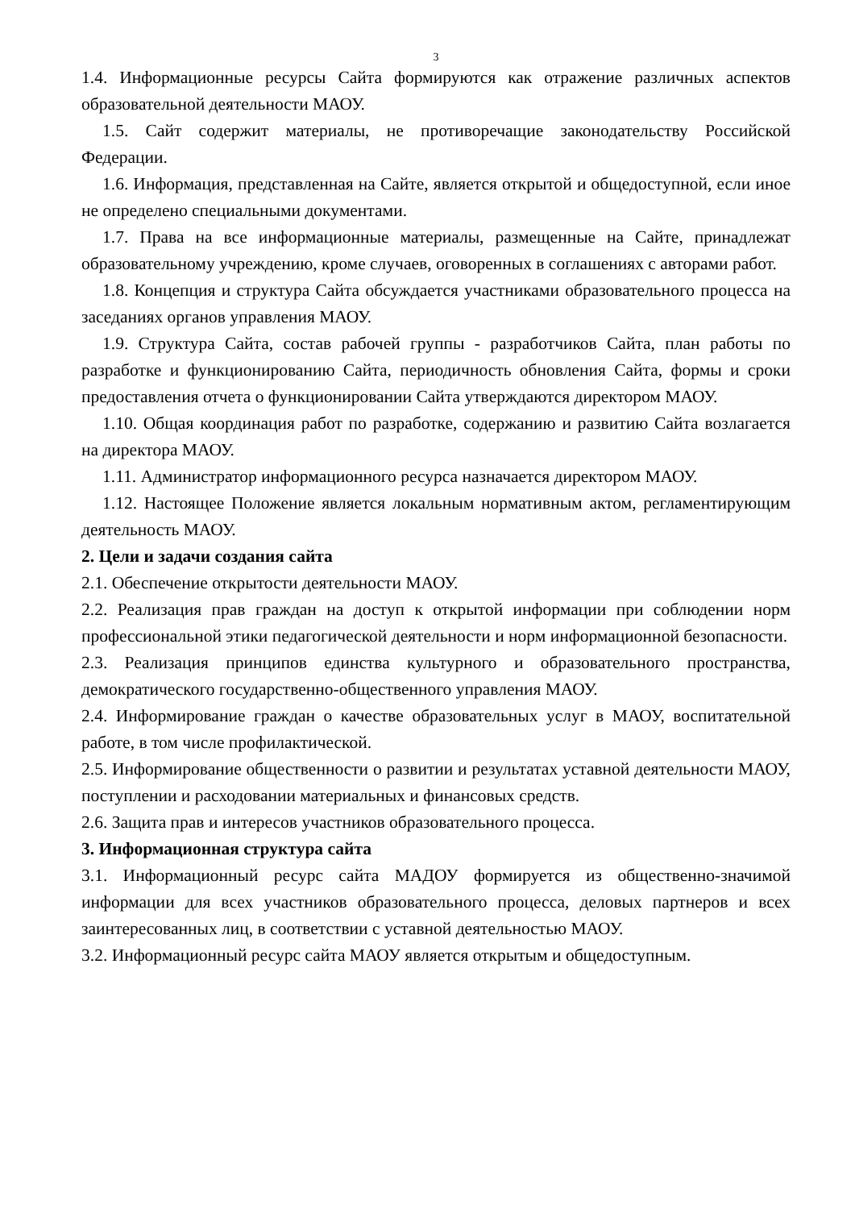3
1.4. Информационные ресурсы Сайта формируются как отражение различных аспектов образовательной деятельности МАОУ.
1.5. Сайт содержит материалы, не противоречащие законодательству Российской Федерации.
1.6. Информация, представленная на Сайте, является открытой и общедоступной, если иное не определено специальными документами.
1.7. Права на все информационные материалы, размещенные на Сайте, принадлежат образовательному учреждению, кроме случаев, оговоренных в соглашениях с авторами работ.
1.8. Концепция и структура Сайта обсуждается участниками образовательного процесса на заседаниях органов управления МАОУ.
1.9. Структура Сайта, состав рабочей группы - разработчиков Сайта, план работы по разработке и функционированию Сайта, периодичность обновления Сайта, формы и сроки предоставления отчета о функционировании Сайта утверждаются директором МАОУ.
1.10. Общая координация работ по разработке, содержанию и развитию Сайта возлагается на директора МАОУ.
1.11. Администратор информационного ресурса назначается директором МАОУ.
1.12. Настоящее Положение является локальным нормативным актом, регламентирующим деятельность МАОУ.
2. Цели и задачи создания сайта
2.1. Обеспечение открытости деятельности МАОУ.
2.2. Реализация прав граждан на доступ к открытой информации при соблюдении норм профессиональной этики педагогической деятельности и норм информационной безопасности.
2.3. Реализация принципов единства культурного и образовательного пространства, демократического государственно-общественного управления МАОУ.
2.4. Информирование граждан о качестве образовательных услуг в МАОУ, воспитательной работе, в том числе профилактической.
2.5. Информирование общественности о развитии и результатах уставной деятельности МАОУ, поступлении и расходовании материальных и финансовых средств.
2.6. Защита прав и интересов участников образовательного процесса.
3. Информационная структура сайта
3.1. Информационный ресурс сайта МАДОУ формируется из общественно-значимой информации для всех участников образовательного процесса, деловых партнеров и всех заинтересованных лиц, в соответствии с уставной деятельностью МАОУ.
3.2. Информационный ресурс сайта МАОУ является открытым и общедоступным.